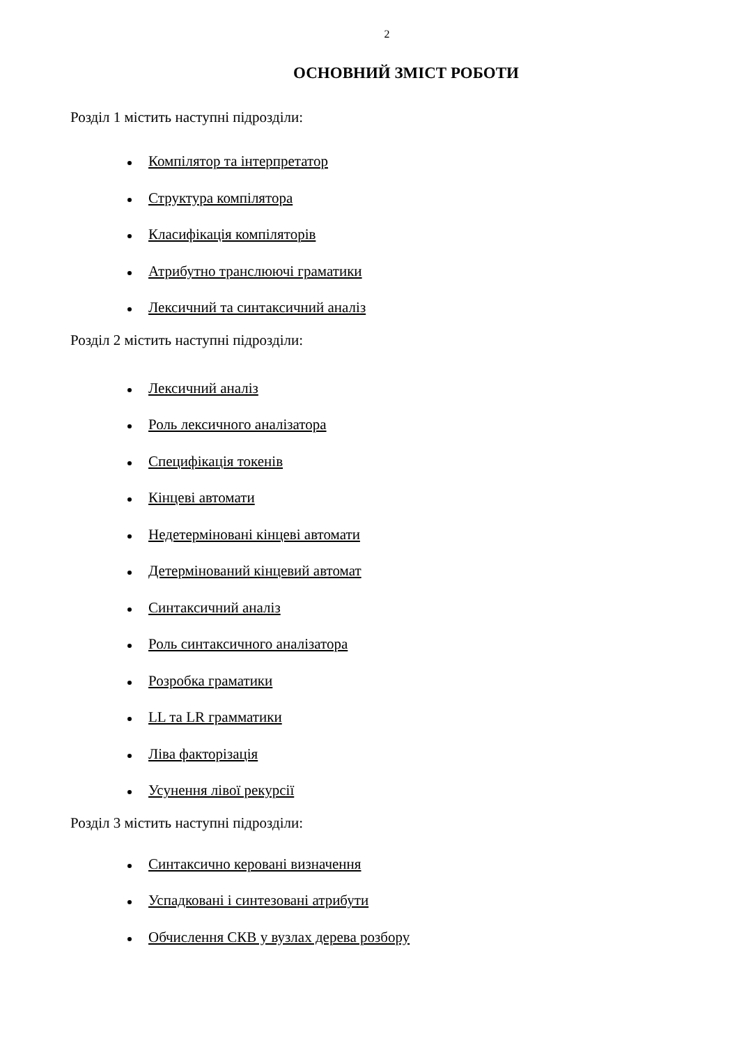2
ОСНОВНИЙ ЗМІСТ РОБОТИ
Розділ 1 містить наступні підрозділи:
Компілятор та інтерпретатор
Структура компілятора
Класифікація компіляторів
Атрибутно транслюючі граматики
Лексичний та синтаксичний аналіз
Розділ 2 містить наступні підрозділи:
Лексичний аналіз
Роль лексичного аналізатора
Специфікація токенів
Кінцеві автомати
Недетерміновані кінцеві автомати
Детермінований кінцевий автомат
Синтаксичний аналіз
Роль синтаксичного аналізатора
Розробка граматики
LL та LR грамматики
Ліва факторізація
Усунення лівої рекурсії
Розділ 3 містить наступні підрозділи:
Синтаксично керовані визначення
Успадковані і синтезовані атрибути
Обчислення СКВ у вузлах дерева розбору